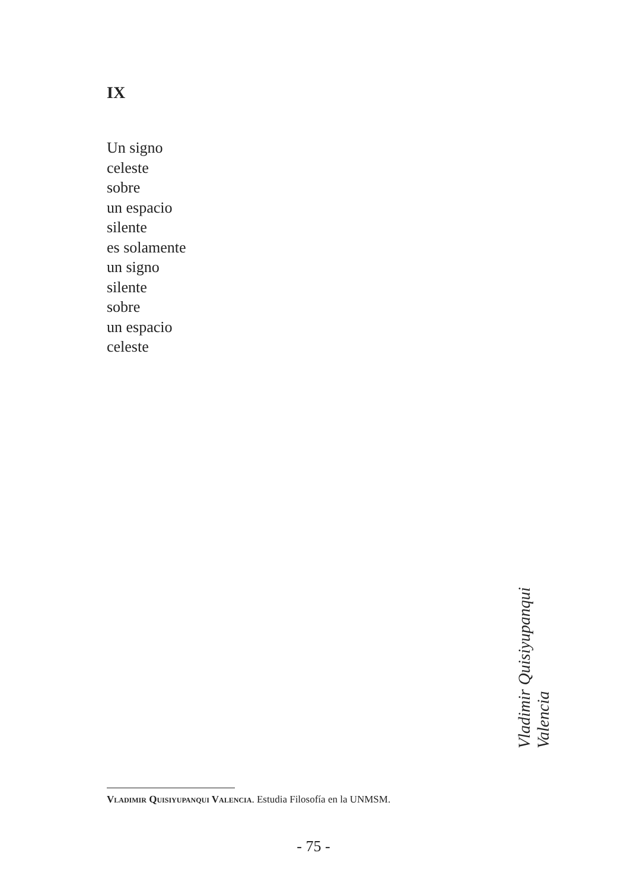IX
Un signo
celeste
sobre
un espacio
silente
es solamente
un signo
silente
sobre
un espacio
celeste
Vladimir Quisiyupanqui Valencia
Vladimir Quisiyupanqui Valencia. Estudia Filosofía en la UNMSM.
- 75 -